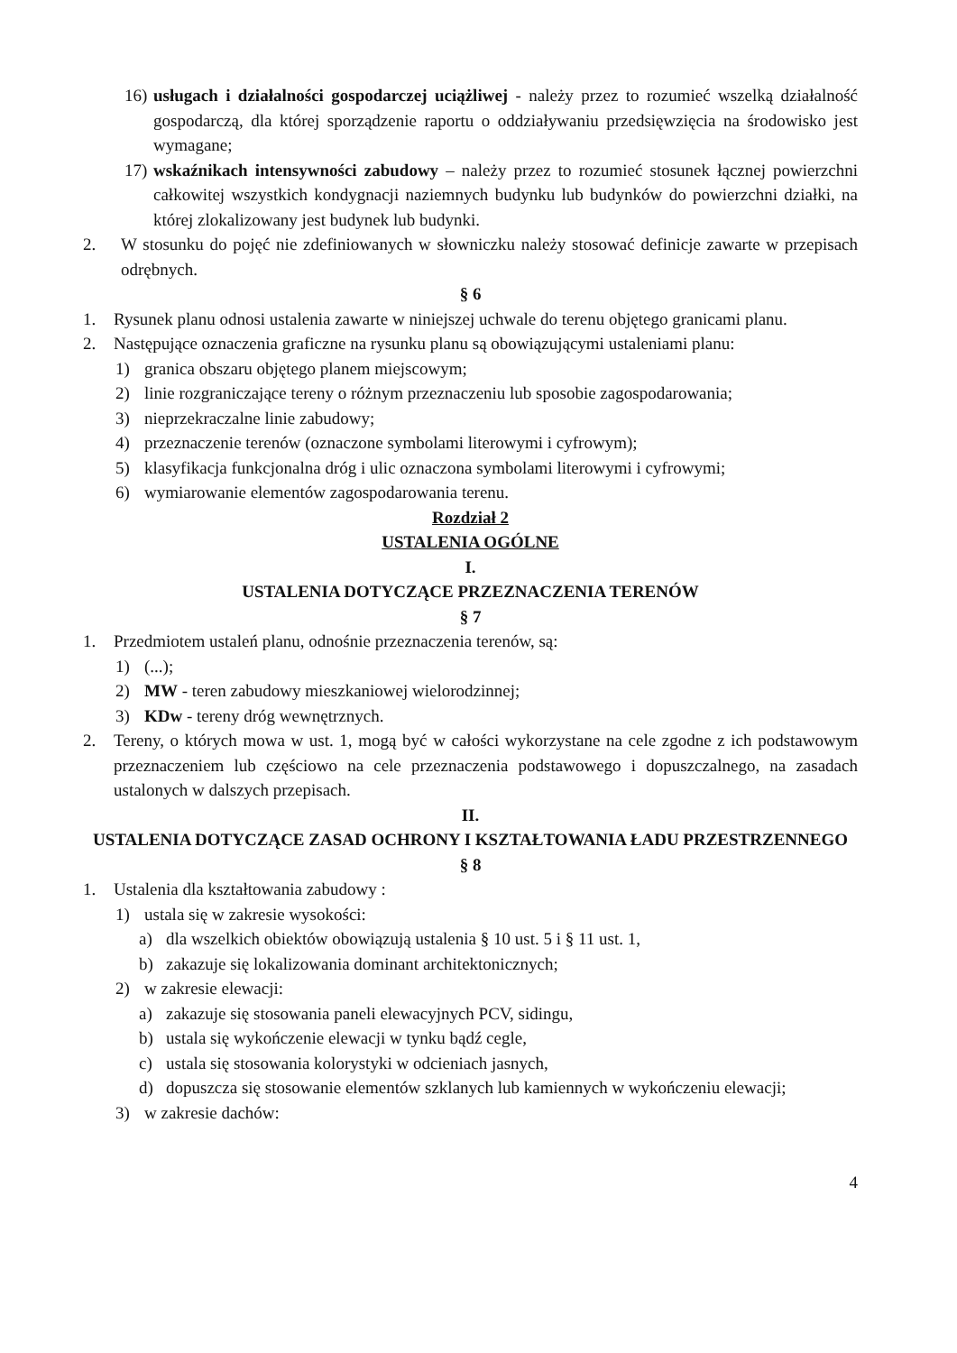16) usługach i działalności gospodarczej uciążliwej - należy przez to rozumieć wszelką działalność gospodarczą, dla której sporządzenie raportu o oddziaływaniu przedsięwzięcia na środowisko jest wymagane;
17) wskaźnikach intensywności zabudowy – należy przez to rozumieć stosunek łącznej powierzchni całkowitej wszystkich kondygnacji naziemnych budynku lub budynków do powierzchni działki, na której zlokalizowany jest budynek lub budynki.
2. W stosunku do pojęć nie zdefiniowanych w słowniczku należy stosować definicje zawarte w przepisach odrębnych.
§ 6
1. Rysunek planu odnosi ustalenia zawarte w niniejszej uchwale do terenu objętego granicami planu.
2. Następujące oznaczenia graficzne na rysunku planu są obowiązującymi ustaleniami planu:
1) granica obszaru objętego planem miejscowym;
2) linie rozgraniczające tereny o różnym przeznaczeniu lub sposobie zagospodarowania;
3) nieprzekraczalne linie zabudowy;
4) przeznaczenie terenów (oznaczone symbolami literowymi i cyfrowym);
5) klasyfikacja funkcjonalna dróg i ulic oznaczona symbolami literowymi i cyfrowymi;
6) wymiarowanie elementów zagospodarowania terenu.
Rozdział 2
USTALENIA OGÓLNE
I.
USTALENIA DOTYCZĄCE PRZEZNACZENIA TERENÓW
§ 7
1. Przedmiotem ustaleń planu, odnośnie przeznaczenia terenów, są:
1) (...);
2) MW - teren zabudowy mieszkaniowej wielorodzinnej;
3) KDw - tereny dróg wewnętrznych.
2. Tereny, o których mowa w ust. 1, mogą być w całości wykorzystane na cele zgodne z ich podstawowym przeznaczeniem lub częściowo na cele przeznaczenia podstawowego i dopuszczalnego, na zasadach ustalonych w dalszych przepisach.
II.
USTALENIA DOTYCZĄCE ZASAD OCHRONY I KSZTAŁTOWANIA ŁADU PRZESTRZENNEGO
§ 8
1. Ustalenia dla kształtowania zabudowy :
1) ustala się w zakresie wysokości:
a) dla wszelkich obiektów obowiązują ustalenia § 10 ust. 5 i § 11 ust. 1,
b) zakazuje się lokalizowania dominant architektonicznych;
2) w zakresie elewacji:
a) zakazuje się stosowania paneli elewacyjnych PCV, sidingu,
b) ustala się wykończenie elewacji w tynku bądź cegle,
c) ustala się stosowania kolorystyki w odcieniach jasnych,
d) dopuszcza się stosowanie elementów szklanych lub kamiennych w wykończeniu elewacji;
3) w zakresie dachów:
4